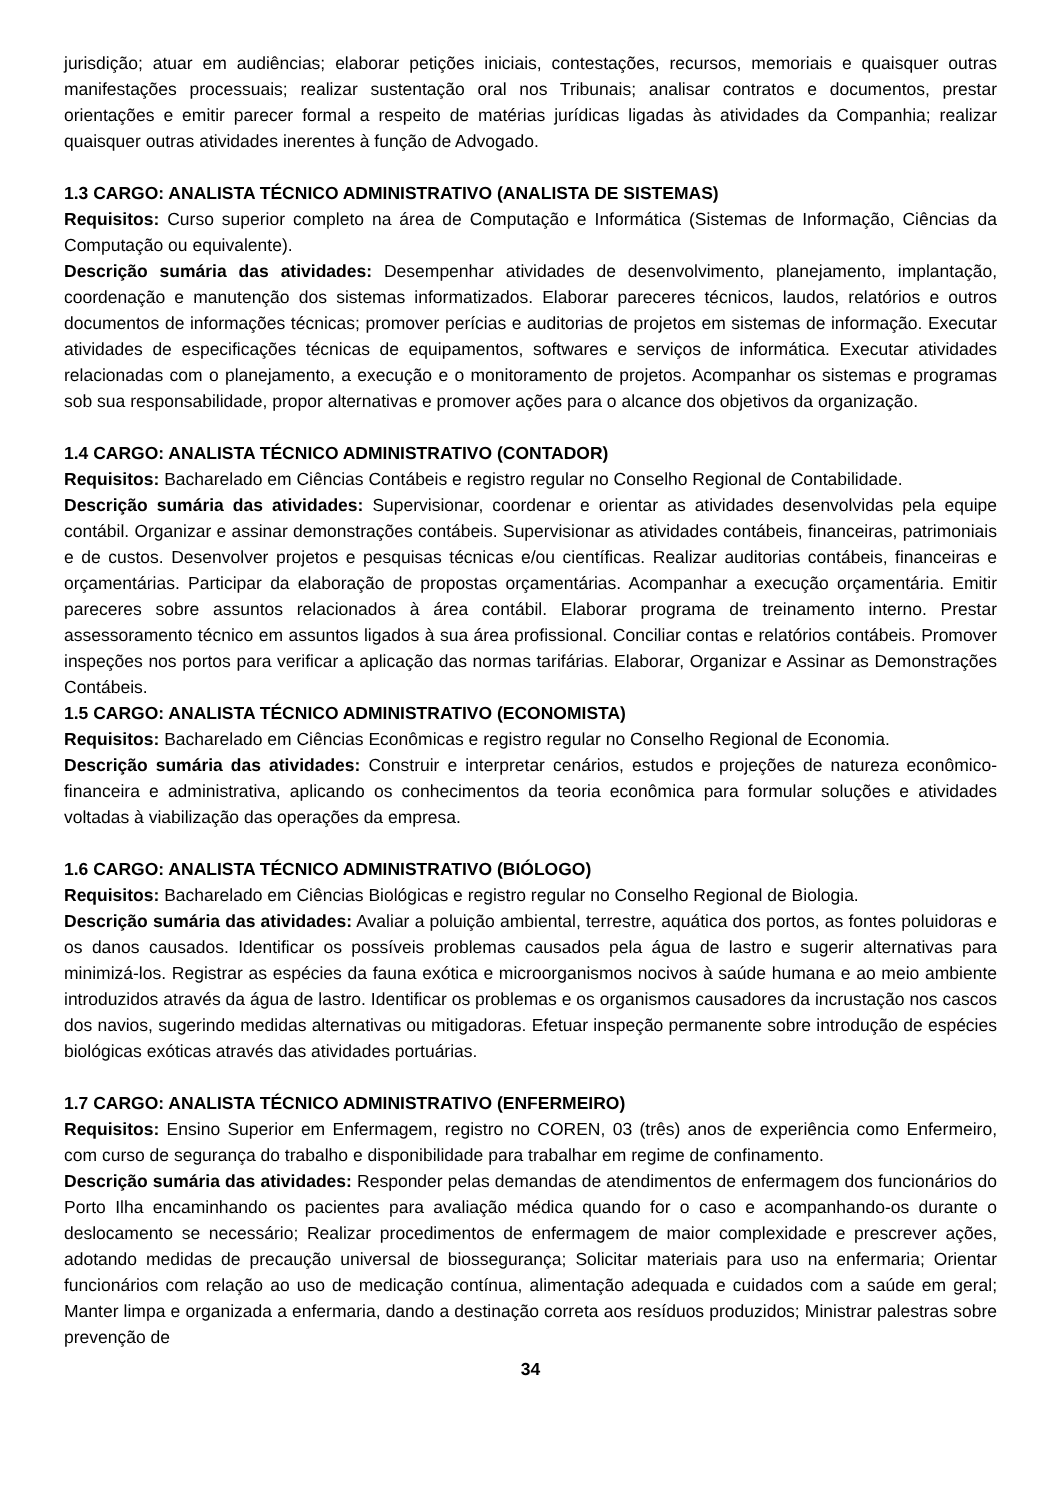jurisdição; atuar em audiências; elaborar petições iniciais, contestações, recursos, memoriais e quaisquer outras manifestações processuais; realizar sustentação oral nos Tribunais; analisar contratos e documentos, prestar orientações e emitir parecer formal a respeito de matérias jurídicas ligadas às atividades da Companhia; realizar quaisquer outras atividades inerentes à função de Advogado.
1.3 CARGO: ANALISTA TÉCNICO ADMINISTRATIVO (ANALISTA DE SISTEMAS)
Requisitos: Curso superior completo na área de Computação e Informática (Sistemas de Informação, Ciências da Computação ou equivalente).
Descrição sumária das atividades: Desempenhar atividades de desenvolvimento, planejamento, implantação, coordenação e manutenção dos sistemas informatizados. Elaborar pareceres técnicos, laudos, relatórios e outros documentos de informações técnicas; promover perícias e auditorias de projetos em sistemas de informação. Executar atividades de especificações técnicas de equipamentos, softwares e serviços de informática. Executar atividades relacionadas com o planejamento, a execução e o monitoramento de projetos. Acompanhar os sistemas e programas sob sua responsabilidade, propor alternativas e promover ações para o alcance dos objetivos da organização.
1.4 CARGO: ANALISTA TÉCNICO ADMINISTRATIVO (CONTADOR)
Requisitos: Bacharelado em Ciências Contábeis e registro regular no Conselho Regional de Contabilidade.
Descrição sumária das atividades: Supervisionar, coordenar e orientar as atividades desenvolvidas pela equipe contábil. Organizar e assinar demonstrações contábeis. Supervisionar as atividades contábeis, financeiras, patrimoniais e de custos. Desenvolver projetos e pesquisas técnicas e/ou científicas. Realizar auditorias contábeis, financeiras e orçamentárias. Participar da elaboração de propostas orçamentárias. Acompanhar a execução orçamentária. Emitir pareceres sobre assuntos relacionados à área contábil. Elaborar programa de treinamento interno. Prestar assessoramento técnico em assuntos ligados à sua área profissional. Conciliar contas e relatórios contábeis. Promover inspeções nos portos para verificar a aplicação das normas tarifárias. Elaborar, Organizar e Assinar as Demonstrações Contábeis.
1.5 CARGO: ANALISTA TÉCNICO ADMINISTRATIVO (ECONOMISTA)
Requisitos: Bacharelado em Ciências Econômicas e registro regular no Conselho Regional de Economia.
Descrição sumária das atividades: Construir e interpretar cenários, estudos e projeções de natureza econômico-financeira e administrativa, aplicando os conhecimentos da teoria econômica para formular soluções e atividades voltadas à viabilização das operações da empresa.
1.6 CARGO: ANALISTA TÉCNICO ADMINISTRATIVO (BIÓLOGO)
Requisitos: Bacharelado em Ciências Biológicas e registro regular no Conselho Regional de Biologia.
Descrição sumária das atividades: Avaliar a poluição ambiental, terrestre, aquática dos portos, as fontes poluidoras e os danos causados. Identificar os possíveis problemas causados pela água de lastro e sugerir alternativas para minimizá-los. Registrar as espécies da fauna exótica e microorganismos nocivos à saúde humana e ao meio ambiente introduzidos através da água de lastro. Identificar os problemas e os organismos causadores da incrustação nos cascos dos navios, sugerindo medidas alternativas ou mitigadoras. Efetuar inspeção permanente sobre introdução de espécies biológicas exóticas através das atividades portuárias.
1.7 CARGO: ANALISTA TÉCNICO ADMINISTRATIVO (ENFERMEIRO)
Requisitos: Ensino Superior em Enfermagem, registro no COREN, 03 (três) anos de experiência como Enfermeiro, com curso de segurança do trabalho e disponibilidade para trabalhar em regime de confinamento.
Descrição sumária das atividades: Responder pelas demandas de atendimentos de enfermagem dos funcionários do Porto Ilha encaminhando os pacientes para avaliação médica quando for o caso e acompanhando-os durante o deslocamento se necessário; Realizar procedimentos de enfermagem de maior complexidade e prescrever ações, adotando medidas de precaução universal de biossegurança; Solicitar materiais para uso na enfermaria; Orientar funcionários com relação ao uso de medicação contínua, alimentação adequada e cuidados com a saúde em geral; Manter limpa e organizada a enfermaria, dando a destinação correta aos resíduos produzidos; Ministrar palestras sobre prevenção de
34